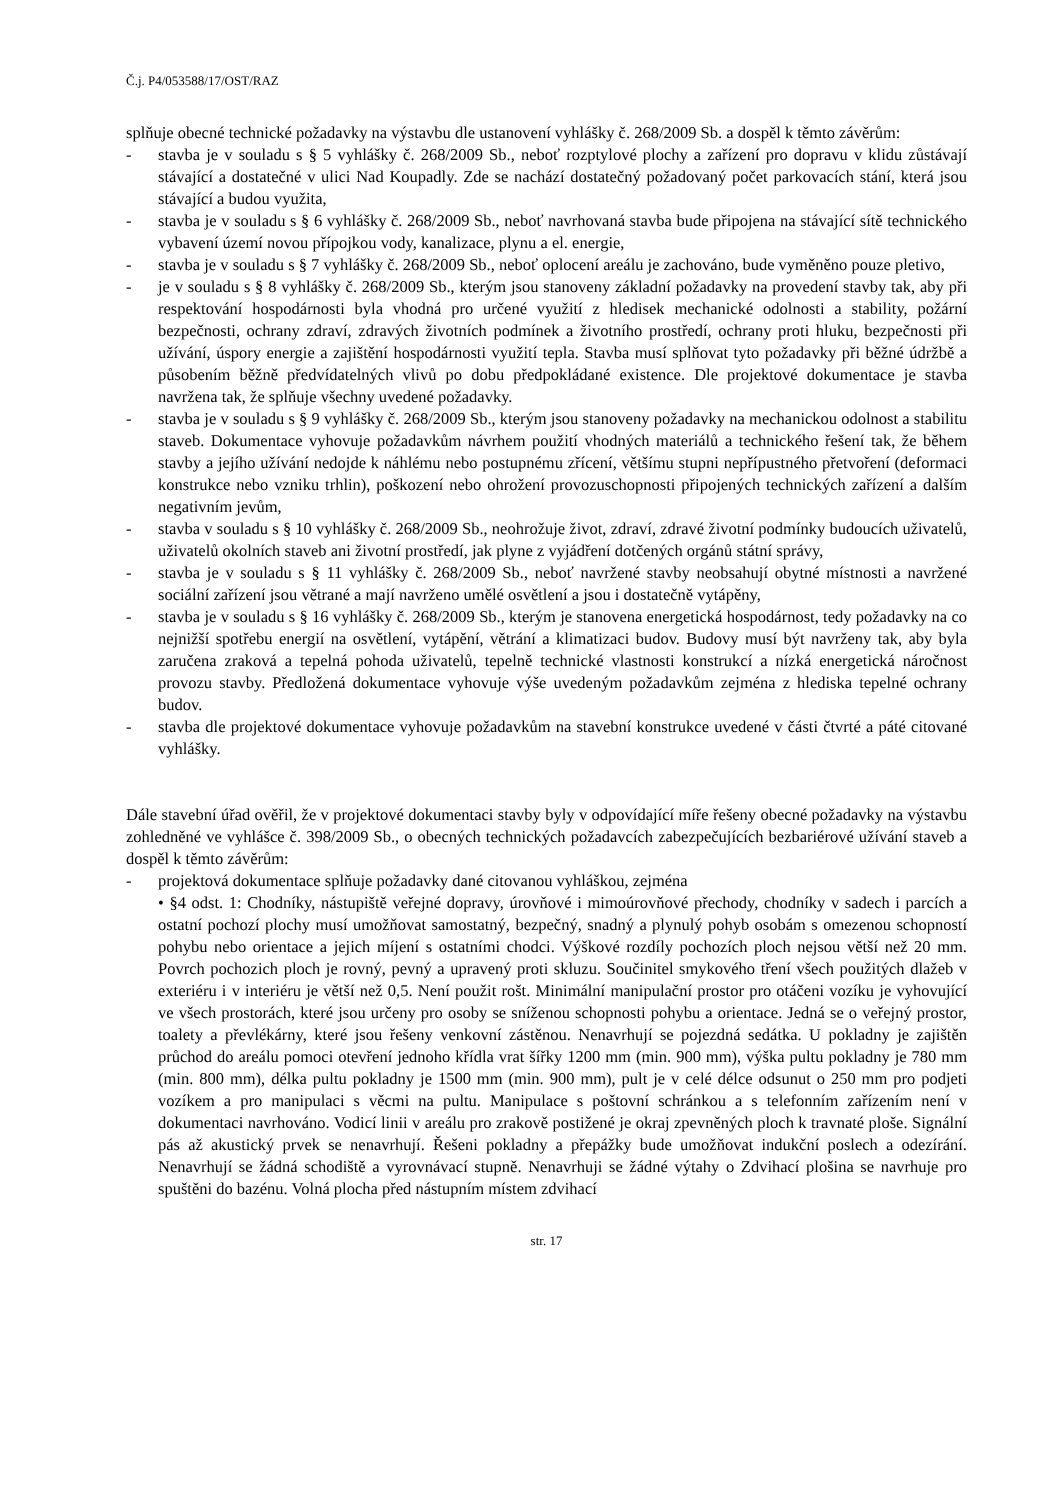Č.j. P4/053588/17/OST/RAZ
splňuje obecné technické požadavky na výstavbu dle ustanovení vyhlášky č. 268/2009 Sb. a dospěl k těmto závěrům:
- stavba je v souladu s § 5 vyhlášky č. 268/2009 Sb., neboť rozptylové plochy a zařízení pro dopravu v klidu zůstávají stávající a dostatečné v ulici Nad Koupadly. Zde se nachází dostatečný požadovaný počet parkovacích stání, která jsou stávající a budou využita,
- stavba je v souladu s § 6 vyhlášky č. 268/2009 Sb., neboť navrhovaná stavba bude připojena na stávající sítě technického vybavení území novou přípojkou vody, kanalizace, plynu a el. energie,
- stavba je v souladu s § 7 vyhlášky č. 268/2009 Sb., neboť oplocení areálu je zachováno, bude vyměněno pouze pletivo,
- je v souladu s § 8 vyhlášky č. 268/2009 Sb., kterým jsou stanoveny základní požadavky na provedení stavby tak, aby při respektování hospodárnosti byla vhodná pro určené využití z hledisek mechanické odolnosti a stability, požární bezpečnosti, ochrany zdraví, zdravých životních podmínek a životního prostředí, ochrany proti hluku, bezpečnosti při užívání, úspory energie a zajištění hospodárnosti využití tepla. Stavba musí splňovat tyto požadavky při běžné údržbě a působením běžně předvídatelných vlivů po dobu předpokládané existence. Dle projektové dokumentace je stavba navržena tak, že splňuje všechny uvedené požadavky.
- stavba je v souladu s § 9 vyhlášky č. 268/2009 Sb., kterým jsou stanoveny požadavky na mechanickou odolnost a stabilitu staveb. Dokumentace vyhovuje požadavkům návrhem použití vhodných materiálů a technického řešení tak, že během stavby a jejího užívání nedojde k náhlému nebo postupnému zřícení, většímu stupni nepřípustného přetvoření (deformaci konstrukce nebo vzniku trhlin), poškození nebo ohrožení provozuschopnosti připojených technických zařízení a dalším negativním jevům,
- stavba v souladu s § 10 vyhlášky č. 268/2009 Sb., neohrožuje život, zdraví, zdravé životní podmínky budoucích uživatelů, uživatelů okolních staveb ani životní prostředí, jak plyne z vyjádření dotčených orgánů státní správy,
- stavba je v souladu s § 11 vyhlášky č. 268/2009 Sb., neboť navržené stavby neobsahují obytné místnosti a navržené sociální zařízení jsou větrané a mají navrženo umělé osvětlení a jsou i dostatečně vytápěny,
- stavba je v souladu s § 16 vyhlášky č. 268/2009 Sb., kterým je stanovena energetická hospodárnost, tedy požadavky na co nejnižší spotřebu energií na osvětlení, vytápění, větrání a klimatizaci budov. Budovy musí být navrženy tak, aby byla zaručena zraková a tepelná pohoda uživatelů, tepelně technické vlastnosti konstrukcí a nízká energetická náročnost provozu stavby. Předložená dokumentace vyhovuje výše uvedeným požadavkům zejména z hlediska tepelné ochrany budov.
- stavba dle projektové dokumentace vyhovuje požadavkům na stavební konstrukce uvedené v části čtvrté a páté citované vyhlášky.
Dále stavební úřad ověřil, že v projektové dokumentaci stavby byly v odpovídající míře řešeny obecné požadavky na výstavbu zohledněné ve vyhlášce č. 398/2009 Sb., o obecných technických požadavcích zabezpečujících bezbariérové užívání staveb a dospěl k těmto závěrům:
- projektová dokumentace splňuje požadavky dané citovanou vyhláškou, zejména
• §4 odst. 1: Chodníky, nástupiště veřejné dopravy, úrovňové i mimoúrovňové přechody, chodníky v sadech i parcích a ostatní pochozí plochy musí umožňovat samostatný, bezpečný, snadný a plynulý pohyb osobám s omezenou schopností pohybu nebo orientace a jejich míjení s ostatními chodci. Výškové rozdíly pochozích ploch nejsou větší než 20 mm. Povrch pochozich ploch je rovný, pevný a upravený proti skluzu. Součinitel smykového tření všech použitých dlažeb v exteriéru i v interiéru je větší než 0,5. Není použit rošt. Minimální manipulační prostor pro otáčeni vozíku je vyhovující ve všech prostorách, které jsou určeny pro osoby se sníženou schopnosti pohybu a orientace. Jedná se o veřejný prostor, toalety a převlékárny, které jsou řešeny venkovní zástěnou. Nenavrhují se pojezdná sedátka. U pokladny je zajištěn průchod do areálu pomoci otevření jednoho křídla vrat šířky 1200 mm (min. 900 mm), výška pultu pokladny je 780 mm (min. 800 mm), délka pultu pokladny je 1500 mm (min. 900 mm), pult je v celé délce odsunut o 250 mm pro podjeti vozíkem a pro manipulaci s věcmi na pultu. Manipulace s poštovní schránkou a s telefonním zařízením není v dokumentaci navrhováno. Vodicí linii v areálu pro zrakově postižené je okraj zpevněných ploch k travnaté ploše. Signální pás až akustický prvek se nenavrhují. Řešeni pokladny a přepážky bude umožňovat indukční poslech a odezírání. Nenavrhují se žádná schodiště a vyrovnávací stupně. Nenavrhuji se žádné výtahy o Zdvihací plošina se navrhuje pro spuštěni do bazénu. Volná plocha před nástupním místem zdvihací
str. 17